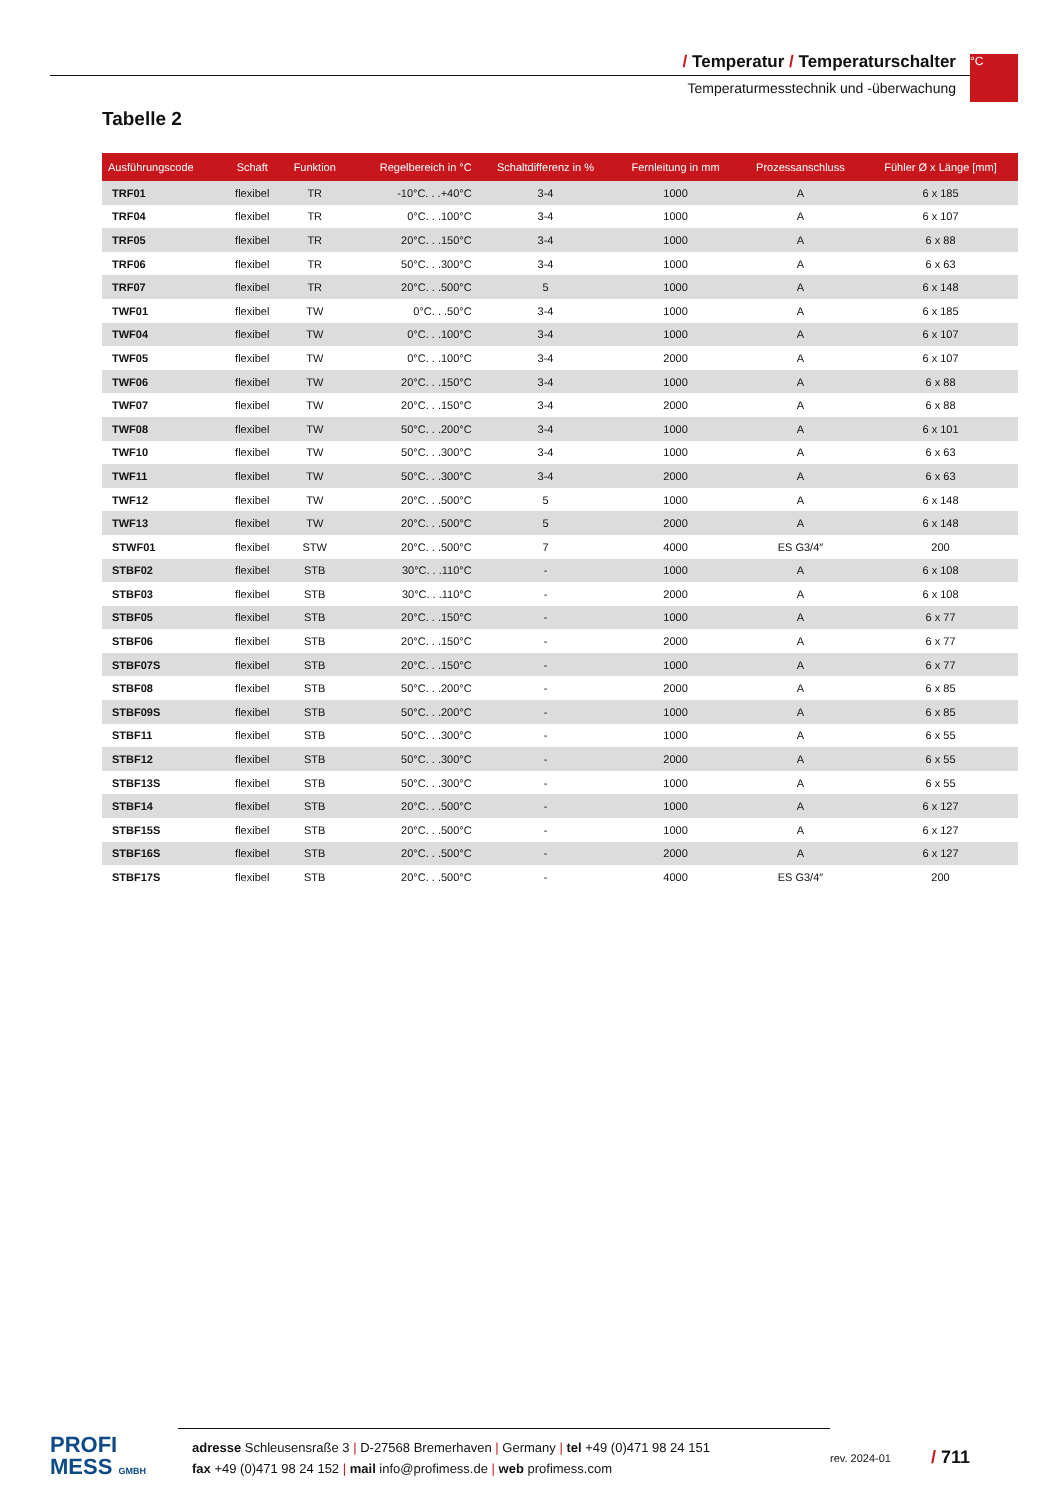/ Temperatur / Temperaturschalter
Temperaturmesstechnik und -überwachung
°C
Tabelle 2
| Ausführungscode | Schaft | Funktion | Regelbereich in °C | Schaltdifferenz in % | Fernleitung in mm | Prozessanschluss | Fühler Ø x Länge [mm] |
| --- | --- | --- | --- | --- | --- | --- | --- |
| TRF01 | flexibel | TR | -10°C. . .+40°C | 3-4 | 1000 | A | 6 x 185 |
| TRF04 | flexibel | TR | 0°C. . .100°C | 3-4 | 1000 | A | 6 x 107 |
| TRF05 | flexibel | TR | 20°C. . .150°C | 3-4 | 1000 | A | 6 x 88 |
| TRF06 | flexibel | TR | 50°C. . .300°C | 3-4 | 1000 | A | 6 x 63 |
| TRF07 | flexibel | TR | 20°C. . .500°C | 5 | 1000 | A | 6 x 148 |
| TWF01 | flexibel | TW | 0°C. . .50°C | 3-4 | 1000 | A | 6 x 185 |
| TWF04 | flexibel | TW | 0°C. . .100°C | 3-4 | 1000 | A | 6 x 107 |
| TWF05 | flexibel | TW | 0°C. . .100°C | 3-4 | 2000 | A | 6 x 107 |
| TWF06 | flexibel | TW | 20°C. . .150°C | 3-4 | 1000 | A | 6 x 88 |
| TWF07 | flexibel | TW | 20°C. . .150°C | 3-4 | 2000 | A | 6 x 88 |
| TWF08 | flexibel | TW | 50°C. . .200°C | 3-4 | 1000 | A | 6 x 101 |
| TWF10 | flexibel | TW | 50°C. . .300°C | 3-4 | 1000 | A | 6 x 63 |
| TWF11 | flexibel | TW | 50°C. . .300°C | 3-4 | 2000 | A | 6 x 63 |
| TWF12 | flexibel | TW | 20°C. . .500°C | 5 | 1000 | A | 6 x 148 |
| TWF13 | flexibel | TW | 20°C. . .500°C | 5 | 2000 | A | 6 x 148 |
| STWF01 | flexibel | STW | 20°C. . .500°C | 7 | 4000 | ES G3/4″ | 200 |
| STBF02 | flexibel | STB | 30°C. . .110°C | - | 1000 | A | 6 x 108 |
| STBF03 | flexibel | STB | 30°C. . .110°C | - | 2000 | A | 6 x 108 |
| STBF05 | flexibel | STB | 20°C. . .150°C | - | 1000 | A | 6 x 77 |
| STBF06 | flexibel | STB | 20°C. . .150°C | - | 2000 | A | 6 x 77 |
| STBF07S | flexibel | STB | 20°C. . .150°C | - | 1000 | A | 6 x 77 |
| STBF08 | flexibel | STB | 50°C. . .200°C | - | 2000 | A | 6 x 85 |
| STBF09S | flexibel | STB | 50°C. . .200°C | - | 1000 | A | 6 x 85 |
| STBF11 | flexibel | STB | 50°C. . .300°C | - | 1000 | A | 6 x 55 |
| STBF12 | flexibel | STB | 50°C. . .300°C | - | 2000 | A | 6 x 55 |
| STBF13S | flexibel | STB | 50°C. . .300°C | - | 1000 | A | 6 x 55 |
| STBF14 | flexibel | STB | 20°C. . .500°C | - | 1000 | A | 6 x 127 |
| STBF15S | flexibel | STB | 20°C. . .500°C | - | 1000 | A | 6 x 127 |
| STBF16S | flexibel | STB | 20°C. . .500°C | - | 2000 | A | 6 x 127 |
| STBF17S | flexibel | STB | 20°C. . .500°C | - | 4000 | ES G3/4″ | 200 |
PROFI
MESS GMBH
adresse Schleusensraße 3 | D-27568 Bremerhaven | Germany | tel +49 (0)471 98 24 151
fax +49 (0)471 98 24 152 | mail info@profimess.de | web profimess.com
rev. 2024-01
/ 711